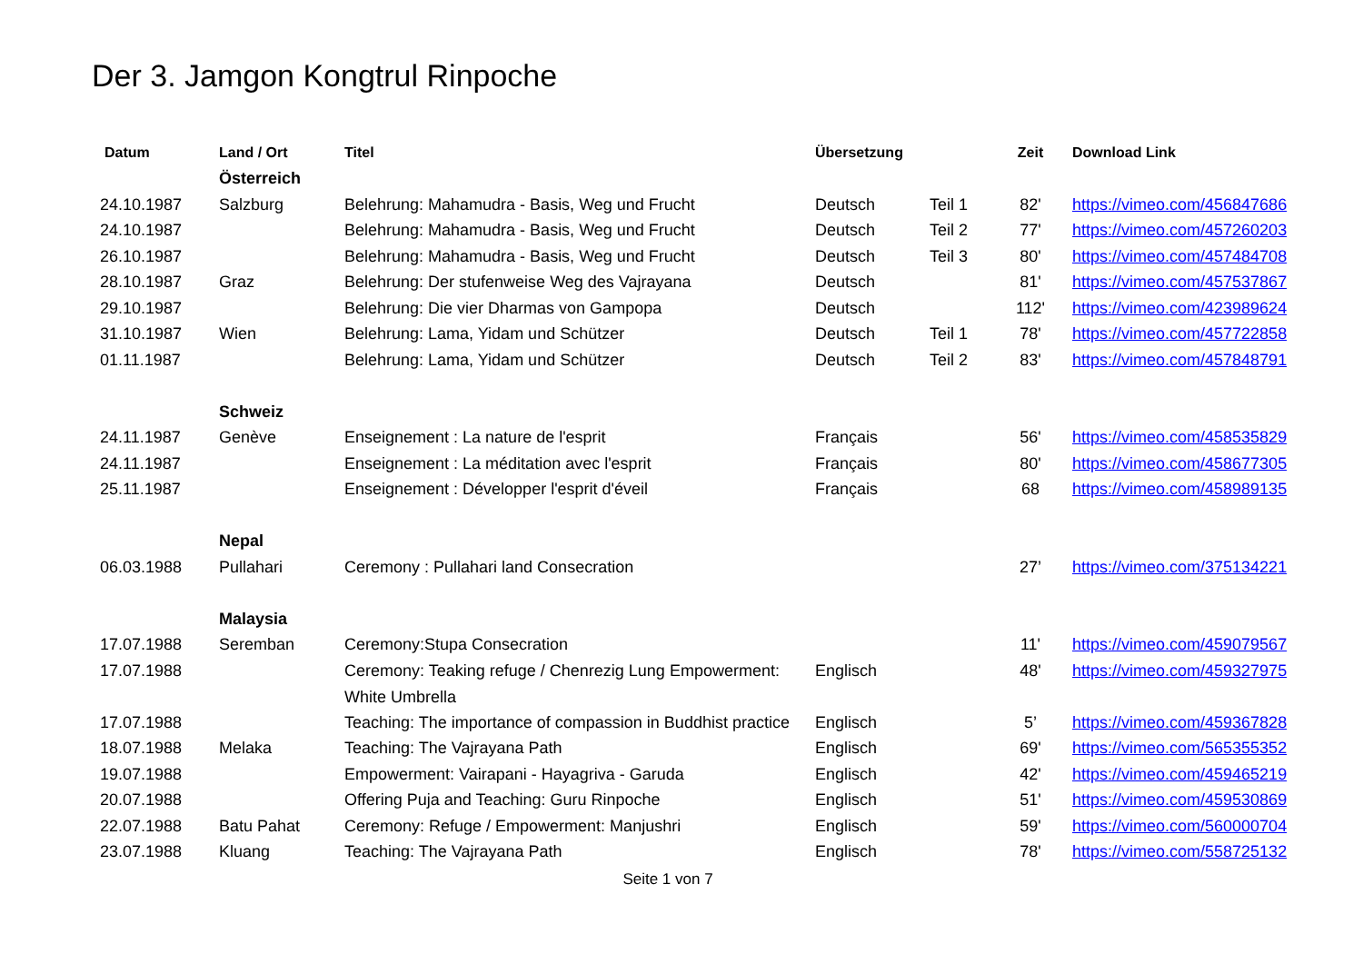Der 3. Jamgon Kongtrul Rinpoche
| Datum | Land / Ort | Titel | Übersetzung | | Zeit | Download Link |
| --- | --- | --- | --- | --- | --- | --- |
| | Österreich | | | | | |
| 24.10.1987 | Salzburg | Belehrung: Mahamudra - Basis, Weg und Frucht | Deutsch | Teil 1 | 82' | https://vimeo.com/456847686 |
| 24.10.1987 | | Belehrung: Mahamudra - Basis, Weg und Frucht | Deutsch | Teil 2 | 77' | https://vimeo.com/457260203 |
| 26.10.1987 | | Belehrung: Mahamudra - Basis, Weg und Frucht | Deutsch | Teil 3 | 80' | https://vimeo.com/457484708 |
| 28.10.1987 | Graz | Belehrung: Der stufenweise Weg des Vajrayana | Deutsch | | 81' | https://vimeo.com/457537867 |
| 29.10.1987 | | Belehrung: Die vier Dharmas von Gampopa | Deutsch | | 112' | https://vimeo.com/423989624 |
| 31.10.1987 | Wien | Belehrung: Lama, Yidam und Schützer | Deutsch | Teil 1 | 78' | https://vimeo.com/457722858 |
| 01.11.1987 | | Belehrung: Lama, Yidam und Schützer | Deutsch | Teil 2 | 83' | https://vimeo.com/457848791 |
| | Schweiz | | | | | |
| 24.11.1987 | Genève | Enseignement : La nature de l'esprit | Français | | 56' | https://vimeo.com/458535829 |
| 24.11.1987 | | Enseignement : La méditation avec l'esprit | Français | | 80' | https://vimeo.com/458677305 |
| 25.11.1987 | | Enseignement : Développer l'esprit d'éveil | Français | | 68 | https://vimeo.com/458989135 |
| | Nepal | | | | | |
| 06.03.1988 | Pullahari | Ceremony : Pullahari land Consecration | | | 27’ | https://vimeo.com/375134221 |
| | Malaysia | | | | | |
| 17.07.1988 | Seremban | Ceremony:Stupa Consecration | | | 11' | https://vimeo.com/459079567 |
| 17.07.1988 | | Ceremony: Teaking refuge / Chenrezig Lung Empowerment: White Umbrella | Englisch | | 48' | https://vimeo.com/459327975 |
| 17.07.1988 | | Teaching: The importance of compassion in Buddhist practice | Englisch | | 5’ | https://vimeo.com/459367828 |
| 18.07.1988 | Melaka | Teaching: The Vajrayana Path | Englisch | | 69' | https://vimeo.com/565355352 |
| 19.07.1988 | | Empowerment: Vairapani - Hayagriva - Garuda | Englisch | | 42' | https://vimeo.com/459465219 |
| 20.07.1988 | | Offering Puja and Teaching: Guru Rinpoche | Englisch | | 51' | https://vimeo.com/459530869 |
| 22.07.1988 | Batu Pahat | Ceremony: Refuge / Empowerment: Manjushri | Englisch | | 59' | https://vimeo.com/560000704 |
| 23.07.1988 | Kluang | Teaching: The Vajrayana Path | Englisch | | 78' | https://vimeo.com/558725132 |
Seite 1 von 7